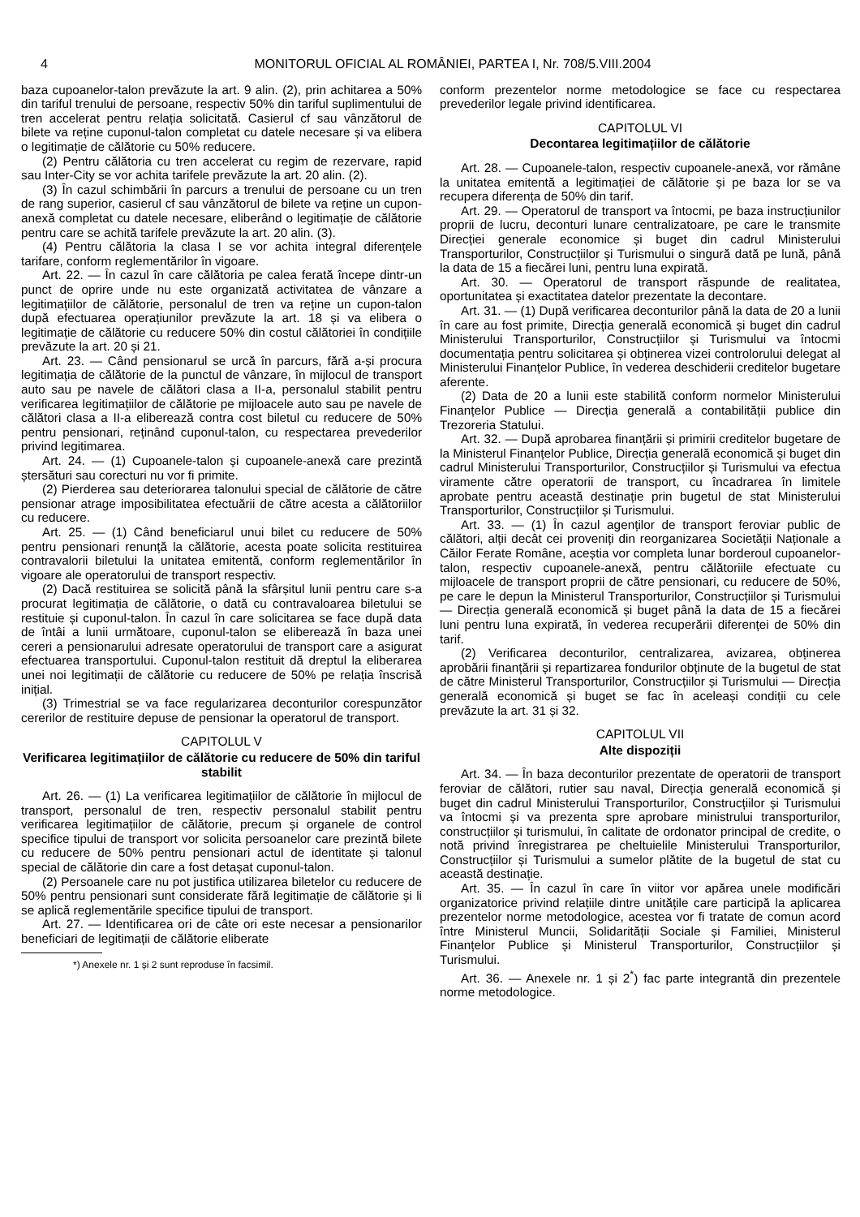4 MONITORUL OFICIAL AL ROMÂNIEI, PARTEA I, Nr. 708/5.VIII.2004
baza cupoanelor-talon prevăzute la art. 9 alin. (2), prin achitarea a 50% din tariful trenului de persoane, respectiv 50% din tariful suplimentului de tren accelerat pentru relația solicitată. Casierul cf sau vânzătorul de bilete va reține cuponul-talon completat cu datele necesare și va elibera o legitimație de călătorie cu 50% reducere.
(2) Pentru călătoria cu tren accelerat cu regim de rezervare, rapid sau Inter-City se vor achita tarifele prevăzute la art. 20 alin. (2).
(3) În cazul schimbării în parcurs a trenului de persoane cu un tren de rang superior, casierul cf sau vânzătorul de bilete va reține un cupon-anexă completat cu datele necesare, eliberând o legitimație de călătorie pentru care se achită tarifele prevăzute la art. 20 alin. (3).
(4) Pentru călătoria la clasa I se vor achita integral diferențele tarifare, conform reglementărilor în vigoare.
Art. 22. — În cazul în care călătoria pe calea ferată începe dintr-un punct de oprire unde nu este organizată activitatea de vânzare a legitimațiilor de călătorie, personalul de tren va reține un cupon-talon după efectuarea operațiunilor prevăzute la art. 18 și va elibera o legitimație de călătorie cu reducere 50% din costul călătoriei în condițiile prevăzute la art. 20 și 21.
Art. 23. — Când pensionarul se urcă în parcurs, fără a-și procura legitimația de călătorie de la punctul de vânzare, în mijlocul de transport auto sau pe navele de călători clasa a II-a, personalul stabilit pentru verificarea legitimațiilor de călătorie pe mijloacele auto sau pe navele de călători clasa a II-a eliberează contra cost biletul cu reducere de 50% pentru pensionari, reținând cuponul-talon, cu respectarea prevederilor privind legitimarea.
Art. 24. — (1) Cupoanele-talon și cupoanele-anexă care prezintă ștersături sau corecturi nu vor fi primite.
(2) Pierderea sau deteriorarea talonului special de călătorie de către pensionar atrage imposibilitatea efectuării de către acesta a călătoriilor cu reducere.
Art. 25. — (1) Când beneficiarul unui bilet cu reducere de 50% pentru pensionari renunță la călătorie, acesta poate solicita restituirea contravalorii biletului la unitatea emitentă, conform reglementărilor în vigoare ale operatorului de transport respectiv.
(2) Dacă restituirea se solicită până la sfârșitul lunii pentru care s-a procurat legitimația de călătorie, o dată cu contravaloarea biletului se restituie și cuponul-talon. În cazul în care solicitarea se face după data de întâi a lunii următoare, cuponul-talon se eliberează în baza unei cereri a pensionarului adresate operatorului de transport care a asigurat efectuarea transportului. Cuponul-talon restituit dă dreptul la eliberarea unei noi legitimații de călătorie cu reducere de 50% pe relația înscrisă inițial.
(3) Trimestrial se va face regularizarea deconturilor corespunzător cererilor de restituire depuse de pensionar la operatorul de transport.
CAPITOLUL V
Verificarea legitimațiilor de călătorie cu reducere de 50% din tariful stabilit
Art. 26. — (1) La verificarea legitimațiilor de călătorie în mijlocul de transport, personalul de tren, respectiv personalul stabilit pentru verificarea legitimațiilor de călătorie, precum și organele de control specifice tipului de transport vor solicita persoanelor care prezintă bilete cu reducere de 50% pentru pensionari actul de identitate și talonul special de călătorie din care a fost detașat cuponul-talon.
(2) Persoanele care nu pot justifica utilizarea biletelor cu reducere de 50% pentru pensionari sunt considerate fără legitimație de călătorie și li se aplică reglementările specifice tipului de transport.
Art. 27. — Identificarea ori de câte ori este necesar a pensionarilor beneficiari de legitimații de călătorie eliberate
*) Anexele nr. 1 și 2 sunt reproduse în facsimil.
conform prezentelor norme metodologice se face cu respectarea prevederilor legale privind identificarea.
CAPITOLUL VI
Decontarea legitimațiilor de călătorie
Art. 28. — Cupoanele-talon, respectiv cupoanele-anexă, vor rămâne la unitatea emitentă a legitimației de călătorie și pe baza lor se va recupera diferența de 50% din tarif.
Art. 29. — Operatorul de transport va întocmi, pe baza instrucțiunilor proprii de lucru, deconturi lunare centralizatoare, pe care le transmite Direcției generale economice și buget din cadrul Ministerului Transporturilor, Construcțiilor și Turismului o singură dată pe lună, până la data de 15 a fiecărei luni, pentru luna expirată.
Art. 30. — Operatorul de transport răspunde de realitatea, oportunitatea și exactitatea datelor prezentate la decontare.
Art. 31. — (1) După verificarea deconturilor până la data de 20 a lunii în care au fost primite, Direcția generală economică și buget din cadrul Ministerului Transporturilor, Construcțiilor și Turismului va întocmi documentația pentru solicitarea și obținerea vizei controlorului delegat al Ministerului Finanțelor Publice, în vederea deschiderii creditelor bugetare aferente.
(2) Data de 20 a lunii este stabilită conform normelor Ministerului Finanțelor Publice — Direcția generală a contabilității publice din Trezoreria Statului.
Art. 32. — După aprobarea finanțării și primirii creditelor bugetare de la Ministerul Finanțelor Publice, Direcția generală economică și buget din cadrul Ministerului Transporturilor, Construcțiilor și Turismului va efectua viramente către operatorii de transport, cu încadrarea în limitele aprobate pentru această destinație prin bugetul de stat Ministerului Transporturilor, Construcțiilor și Turismului.
Art. 33. — (1) În cazul agenților de transport feroviar public de călători, alții decât cei proveniți din reorganizarea Societății Naționale a Căilor Ferate Române, aceștia vor completa lunar borderoul cupoanelor-talon, respectiv cupoanele-anexă, pentru călătoriile efectuate cu mijloacele de transport proprii de către pensionari, cu reducere de 50%, pe care le depun la Ministerul Transporturilor, Construcțiilor și Turismului — Direcția generală economică și buget până la data de 15 a fiecărei luni pentru luna expirată, în vederea recuperării diferenței de 50% din tarif.
(2) Verificarea deconturilor, centralizarea, avizarea, obținerea aprobării finanțării și repartizarea fondurilor obținute de la bugetul de stat de către Ministerul Transporturilor, Construcțiilor și Turismului — Direcția generală economică și buget se fac în aceleași condiții cu cele prevăzute la art. 31 și 32.
CAPITOLUL VII
Alte dispoziții
Art. 34. — În baza deconturilor prezentate de operatorii de transport feroviar de călători, rutier sau naval, Direcția generală economică și buget din cadrul Ministerului Transporturilor, Construcțiilor și Turismului va întocmi și va prezenta spre aprobare ministrului transporturilor, construcțiilor și turismului, în calitate de ordonator principal de credite, o notă privind înregistrarea pe cheltuielile Ministerului Transporturilor, Construcțiilor și Turismului a sumelor plătite de la bugetul de stat cu această destinație.
Art. 35. — În cazul în care în viitor vor apărea unele modificări organizatorice privind relațiile dintre unitățile care participă la aplicarea prezentelor norme metodologice, acestea vor fi tratate de comun acord între Ministerul Muncii, Solidarității Sociale și Familiei, Ministerul Finanțelor Publice și Ministerul Transporturilor, Construcțiilor și Turismului.
Art. 36. — Anexele nr. 1 și 2<sup>*</sup>) fac parte integrantă din prezentele norme metodologice.